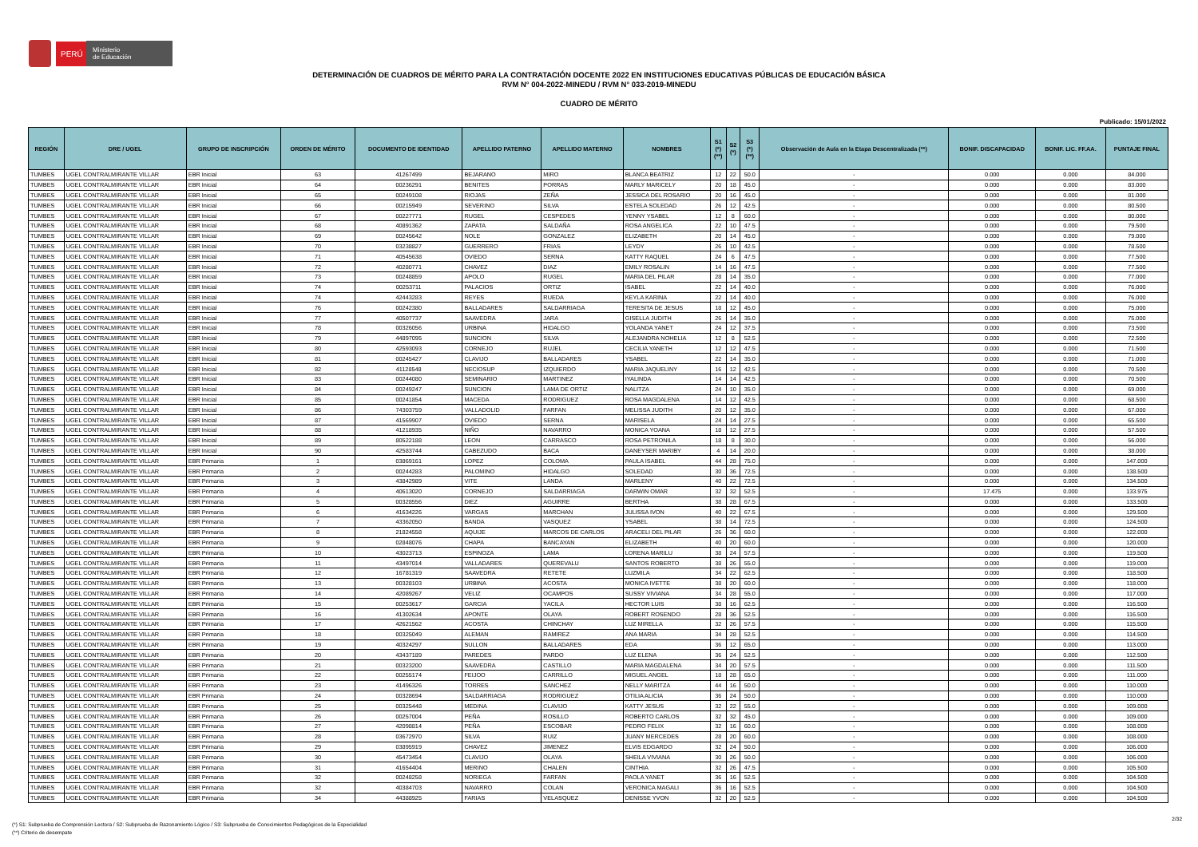PERÚ
Ministerio
de Educación
DETERMINACIÓN DE CUADROS DE MÉRITO PARA LA CONTRATACIÓN DOCENTE 2022 EN INSTITUCIONES EDUCATIVAS PÚBLICAS DE EDUCACIÓN BÁSICA
RVM N° 004-2022-MINEDU / RVM N° 033-2019-MINEDU
CUADRO DE MÉRITO
Publicado: 15/01/2022
| REGIÓN | DRE / UGEL | GRUPO DE INSCRIPCIÓN | ORDEN DE MÉRITO | DOCUMENTO DE IDENTIDAD | APELLIDO PATERNO | APELLIDO MATERNO | NOMBRES | S1 (*) (**) | S2 (*) | S3 (*) (**) | Observación de Aula en la Etapa Descentralizada (**) | BONIF. DISCAPACIDAD | BONIF. LIC. FF.AA. | PUNTAJE FINAL |
| --- | --- | --- | --- | --- | --- | --- | --- | --- | --- | --- | --- | --- | --- | --- |
| TUMBES | UGEL CONTRALMIRANTE VILLAR | EBR Inicial | 63 | 41267499 | BEJARANO | MIRO | BLANCA BEATRIZ | 12 | 22 | 50.0 | - | 0.000 | 0.000 | 84.000 |
| TUMBES | UGEL CONTRALMIRANTE VILLAR | EBR Inicial | 64 | 00236291 | BENITES | PORRAS | MARLY MARICELY | 20 | 18 | 45.0 | - | 0.000 | 0.000 | 83.000 |
| TUMBES | UGEL CONTRALMIRANTE VILLAR | EBR Inicial | 65 | 00249108 | RIOJAS | ZEÑA | JESSICA DEL ROSARIO | 20 | 16 | 45.0 | - | 0.000 | 0.000 | 81.000 |
| TUMBES | UGEL CONTRALMIRANTE VILLAR | EBR Inicial | 66 | 00215949 | SEVERINO | SILVA | ESTELA SOLEDAD | 26 | 12 | 42.5 | - | 0.000 | 0.000 | 80.500 |
| TUMBES | UGEL CONTRALMIRANTE VILLAR | EBR Inicial | 67 | 00227771 | RUGEL | CESPEDES | YENNY YSABEL | 12 | 8 | 60.0 | - | 0.000 | 0.000 | 80.000 |
| TUMBES | UGEL CONTRALMIRANTE VILLAR | EBR Inicial | 68 | 40891362 | ZAPATA | SALDAÑA | ROSA ANGELICA | 22 | 10 | 47.5 | - | 0.000 | 0.000 | 79.500 |
| TUMBES | UGEL CONTRALMIRANTE VILLAR | EBR Inicial | 69 | 00245642 | NOLE | GONZALEZ | ELIZABETH | 20 | 14 | 45.0 | - | 0.000 | 0.000 | 79.000 |
| TUMBES | UGEL CONTRALMIRANTE VILLAR | EBR Inicial | 70 | 03238827 | GUERRERO | FRIAS | LEYDY | 26 | 10 | 42.5 | - | 0.000 | 0.000 | 78.500 |
| TUMBES | UGEL CONTRALMIRANTE VILLAR | EBR Inicial | 71 | 40545638 | OVIEDO | SERNA | KATTY RAQUEL | 24 | 6 | 47.5 | - | 0.000 | 0.000 | 77.500 |
| TUMBES | UGEL CONTRALMIRANTE VILLAR | EBR Inicial | 72 | 40280771 | CHAVEZ | DIAZ | EMILY ROSALIN | 14 | 16 | 47.5 | - | 0.000 | 0.000 | 77.500 |
| TUMBES | UGEL CONTRALMIRANTE VILLAR | EBR Inicial | 73 | 00248859 | APOLO | RUGEL | MARIA DEL PILAR | 28 | 14 | 35.0 | - | 0.000 | 0.000 | 77.000 |
| TUMBES | UGEL CONTRALMIRANTE VILLAR | EBR Inicial | 74 | 00253711 | PALACIOS | ORTIZ | ISABEL | 22 | 14 | 40.0 | - | 0.000 | 0.000 | 76.000 |
| TUMBES | UGEL CONTRALMIRANTE VILLAR | EBR Inicial | 74 | 42443283 | REYES | RUEDA | KEYLA KARINA | 22 | 14 | 40.0 | - | 0.000 | 0.000 | 76.000 |
| TUMBES | UGEL CONTRALMIRANTE VILLAR | EBR Inicial | 76 | 00242380 | BALLADARES | SALDARRIAGA | TERESITA DE JESUS | 18 | 12 | 45.0 | - | 0.000 | 0.000 | 75.000 |
| TUMBES | UGEL CONTRALMIRANTE VILLAR | EBR Inicial | 77 | 40507737 | SAAVEDRA | JARA | GISELLA JUDITH | 26 | 14 | 35.0 | - | 0.000 | 0.000 | 75.000 |
| TUMBES | UGEL CONTRALMIRANTE VILLAR | EBR Inicial | 78 | 00326056 | URBINA | HIDALGO | YOLANDA YANET | 24 | 12 | 37.5 | - | 0.000 | 0.000 | 73.500 |
| TUMBES | UGEL CONTRALMIRANTE VILLAR | EBR Inicial | 79 | 44897095 | SUNCION | SILVA | ALEJANDRA NOHELIA | 12 | 8 | 52.5 | - | 0.000 | 0.000 | 72.500 |
| TUMBES | UGEL CONTRALMIRANTE VILLAR | EBR Inicial | 80 | 42593093 | CORNEJO | RUJEL | CECILIA YANETH | 12 | 12 | 47.5 | - | 0.000 | 0.000 | 71.500 |
| TUMBES | UGEL CONTRALMIRANTE VILLAR | EBR Inicial | 81 | 00245427 | CLAVIJO | BALLADARES | YSABEL | 22 | 14 | 35.0 | - | 0.000 | 0.000 | 71.000 |
| TUMBES | UGEL CONTRALMIRANTE VILLAR | EBR Inicial | 82 | 41128548 | NECIOSUP | IZQUIERDO | MARIA JAQUELINY | 16 | 12 | 42.5 | - | 0.000 | 0.000 | 70.500 |
| TUMBES | UGEL CONTRALMIRANTE VILLAR | EBR Inicial | 83 | 00244080 | SEMINARIO | MARTINEZ | IYALINDA | 14 | 14 | 42.5 | - | 0.000 | 0.000 | 70.500 |
| TUMBES | UGEL CONTRALMIRANTE VILLAR | EBR Inicial | 84 | 00249247 | SUNCION | LAMA DE ORTIZ | NALITZA | 24 | 10 | 35.0 | - | 0.000 | 0.000 | 69.000 |
| TUMBES | UGEL CONTRALMIRANTE VILLAR | EBR Inicial | 85 | 00241854 | MACEDA | RODRIGUEZ | ROSA MAGDALENA | 14 | 12 | 42.5 | - | 0.000 | 0.000 | 68.500 |
| TUMBES | UGEL CONTRALMIRANTE VILLAR | EBR Inicial | 86 | 74303759 | VALLADOLID | FARFAN | MELISSA JUDITH | 20 | 12 | 35.0 | - | 0.000 | 0.000 | 67.000 |
| TUMBES | UGEL CONTRALMIRANTE VILLAR | EBR Inicial | 87 | 41569907 | OVIEDO | SERNA | MARISELA | 24 | 14 | 27.5 | - | 0.000 | 0.000 | 65.500 |
| TUMBES | UGEL CONTRALMIRANTE VILLAR | EBR Inicial | 88 | 41218935 | NIÑO | NAVARRO | MONICA YOANA | 18 | 12 | 27.5 | - | 0.000 | 0.000 | 57.500 |
| TUMBES | UGEL CONTRALMIRANTE VILLAR | EBR Inicial | 89 | 80522188 | LEON | CARRASCO | ROSA PETRONILA | 18 | 8 | 30.0 | - | 0.000 | 0.000 | 56.000 |
| TUMBES | UGEL CONTRALMIRANTE VILLAR | EBR Inicial | 90 | 42583744 | CABEZUDO | BACA | DANEYSER MARIBY | 4 | 14 | 20.0 | - | 0.000 | 0.000 | 38.000 |
| TUMBES | UGEL CONTRALMIRANTE VILLAR | EBR Primaria | 1 | 03869161 | LOPEZ | COLOMA | PAULA ISABEL | 44 | 28 | 75.0 | - | 0.000 | 0.000 | 147.000 |
| TUMBES | UGEL CONTRALMIRANTE VILLAR | EBR Primaria | 2 | 00244283 | PALOMINO | HIDALGO | SOLEDAD | 30 | 36 | 72.5 | - | 0.000 | 0.000 | 138.500 |
| TUMBES | UGEL CONTRALMIRANTE VILLAR | EBR Primaria | 3 | 43842989 | VITE | LANDA | MARLENY | 40 | 22 | 72.5 | - | 0.000 | 0.000 | 134.500 |
| TUMBES | UGEL CONTRALMIRANTE VILLAR | EBR Primaria | 4 | 40613020 | CORNEJO | SALDARRIAGA | DARWIN OMAR | 32 | 32 | 52.5 | - | 17.475 | 0.000 | 133.975 |
| TUMBES | UGEL CONTRALMIRANTE VILLAR | EBR Primaria | 5 | 00328556 | DIEZ | AGUIRRE | BERTHA | 38 | 28 | 67.5 | - | 0.000 | 0.000 | 133.500 |
| TUMBES | UGEL CONTRALMIRANTE VILLAR | EBR Primaria | 6 | 41634226 | VARGAS | MARCHAN | JULISSA IVON | 40 | 22 | 67.5 | - | 0.000 | 0.000 | 129.500 |
| TUMBES | UGEL CONTRALMIRANTE VILLAR | EBR Primaria | 7 | 43362050 | BANDA | VASQUEZ | YSABEL | 38 | 14 | 72.5 | - | 0.000 | 0.000 | 124.500 |
| TUMBES | UGEL CONTRALMIRANTE VILLAR | EBR Primaria | 8 | 21824558 | AQUIJE | MARCOS DE CARLOS | ARACELI DEL PILAR | 26 | 36 | 60.0 | - | 0.000 | 0.000 | 122.000 |
| TUMBES | UGEL CONTRALMIRANTE VILLAR | EBR Primaria | 9 | 02848076 | CHAPA | BANCAYAN | ELIZABETH | 40 | 20 | 60.0 | - | 0.000 | 0.000 | 120.000 |
| TUMBES | UGEL CONTRALMIRANTE VILLAR | EBR Primaria | 10 | 43023713 | ESPINOZA | LAMA | LORENA MARILU | 38 | 24 | 57.5 | - | 0.000 | 0.000 | 119.500 |
| TUMBES | UGEL CONTRALMIRANTE VILLAR | EBR Primaria | 11 | 43497014 | VALLADARES | QUEREVALU | SANTOS ROBERTO | 38 | 26 | 55.0 | - | 0.000 | 0.000 | 119.000 |
| TUMBES | UGEL CONTRALMIRANTE VILLAR | EBR Primaria | 12 | 16781319 | SAAVEDRA | RETETE | LUZMILA | 34 | 22 | 62.5 | - | 0.000 | 0.000 | 118.500 |
| TUMBES | UGEL CONTRALMIRANTE VILLAR | EBR Primaria | 13 | 00328103 | URBINA | ACOSTA | MONICA IVETTE | 38 | 20 | 60.0 | - | 0.000 | 0.000 | 118.000 |
| TUMBES | UGEL CONTRALMIRANTE VILLAR | EBR Primaria | 14 | 42089267 | VELIZ | OCAMPOS | SUSSY VIVIANA | 34 | 28 | 55.0 | - | 0.000 | 0.000 | 117.000 |
| TUMBES | UGEL CONTRALMIRANTE VILLAR | EBR Primaria | 15 | 00253617 | GARCIA | YACILA | HECTOR LUIS | 38 | 16 | 62.5 | - | 0.000 | 0.000 | 116.500 |
| TUMBES | UGEL CONTRALMIRANTE VILLAR | EBR Primaria | 16 | 41302634 | APONTE | OLAYA | ROBERT ROSENDO | 28 | 36 | 52.5 | - | 0.000 | 0.000 | 116.500 |
| TUMBES | UGEL CONTRALMIRANTE VILLAR | EBR Primaria | 17 | 42621562 | ACOSTA | CHINCHAY | LUZ MIRELLA | 32 | 26 | 57.5 | - | 0.000 | 0.000 | 115.500 |
| TUMBES | UGEL CONTRALMIRANTE VILLAR | EBR Primaria | 18 | 00325049 | ALEMAN | RAMIREZ | ANA MARIA | 34 | 28 | 52.5 | - | 0.000 | 0.000 | 114.500 |
| TUMBES | UGEL CONTRALMIRANTE VILLAR | EBR Primaria | 19 | 40324297 | SULLON | BALLADARES | EDA | 36 | 12 | 65.0 | - | 0.000 | 0.000 | 113.000 |
| TUMBES | UGEL CONTRALMIRANTE VILLAR | EBR Primaria | 20 | 43437189 | PAREDES | PARDO | LUZ ELENA | 36 | 24 | 52.5 | - | 0.000 | 0.000 | 112.500 |
| TUMBES | UGEL CONTRALMIRANTE VILLAR | EBR Primaria | 21 | 00323200 | SAAVEDRA | CASTILLO | MARIA MAGDALENA | 34 | 20 | 57.5 | - | 0.000 | 0.000 | 111.500 |
| TUMBES | UGEL CONTRALMIRANTE VILLAR | EBR Primaria | 22 | 00255174 | FEIJOO | CARRILLO | MIGUEL ANGEL | 18 | 28 | 65.0 | - | 0.000 | 0.000 | 111.000 |
| TUMBES | UGEL CONTRALMIRANTE VILLAR | EBR Primaria | 23 | 41496326 | TORRES | SANCHEZ | NELLY MARITZA | 44 | 16 | 50.0 | - | 0.000 | 0.000 | 110.000 |
| TUMBES | UGEL CONTRALMIRANTE VILLAR | EBR Primaria | 24 | 00328694 | SALDARRIAGA | RODRIGUEZ | OTILIA ALICIA | 36 | 24 | 50.0 | - | 0.000 | 0.000 | 110.000 |
| TUMBES | UGEL CONTRALMIRANTE VILLAR | EBR Primaria | 25 | 00325448 | MEDINA | CLAVIJO | KATTY JESUS | 32 | 22 | 55.0 | - | 0.000 | 0.000 | 109.000 |
| TUMBES | UGEL CONTRALMIRANTE VILLAR | EBR Primaria | 26 | 00257004 | PEÑA | ROSILLO | ROBERTO CARLOS | 32 | 32 | 45.0 | - | 0.000 | 0.000 | 109.000 |
| TUMBES | UGEL CONTRALMIRANTE VILLAR | EBR Primaria | 27 | 42098814 | PEÑA | ESCOBAR | PEDRO FELIX | 32 | 16 | 60.0 | - | 0.000 | 0.000 | 108.000 |
| TUMBES | UGEL CONTRALMIRANTE VILLAR | EBR Primaria | 28 | 03672970 | SILVA | RUIZ | JUANY MERCEDES | 28 | 20 | 60.0 | - | 0.000 | 0.000 | 108.000 |
| TUMBES | UGEL CONTRALMIRANTE VILLAR | EBR Primaria | 29 | 03895919 | CHAVEZ | JIMENEZ | ELVIS EDGARDO | 32 | 24 | 50.0 | - | 0.000 | 0.000 | 106.000 |
| TUMBES | UGEL CONTRALMIRANTE VILLAR | EBR Primaria | 30 | 45473454 | CLAVIJO | OLAYA | SHEILA VIVIANA | 30 | 26 | 50.0 | - | 0.000 | 0.000 | 106.000 |
| TUMBES | UGEL CONTRALMIRANTE VILLAR | EBR Primaria | 31 | 41654404 | MERINO | CHALEN | CINTHIA | 32 | 26 | 47.5 | - | 0.000 | 0.000 | 105.500 |
| TUMBES | UGEL CONTRALMIRANTE VILLAR | EBR Primaria | 32 | 00248258 | NORIEGA | FARFAN | PAOLA YANET | 36 | 16 | 52.5 | - | 0.000 | 0.000 | 104.500 |
| TUMBES | UGEL CONTRALMIRANTE VILLAR | EBR Primaria | 32 | 40384703 | NAVARRO | COLAN | VERONICA MAGALI | 36 | 16 | 52.5 | - | 0.000 | 0.000 | 104.500 |
| TUMBES | UGEL CONTRALMIRANTE VILLAR | EBR Primaria | 34 | 44388925 | FARIAS | VELASQUEZ | DENISSE YVON | 32 | 20 | 52.5 | - | 0.000 | 0.000 | 104.500 |
(*) S1: Subprueba de Comprensión Lectora / S2: Subprueba de Razonamiento Lógico / S3: Subprueba de Conocimientos Pedagógicos de la Especialidad
(**) Criterio de desempate
2/32